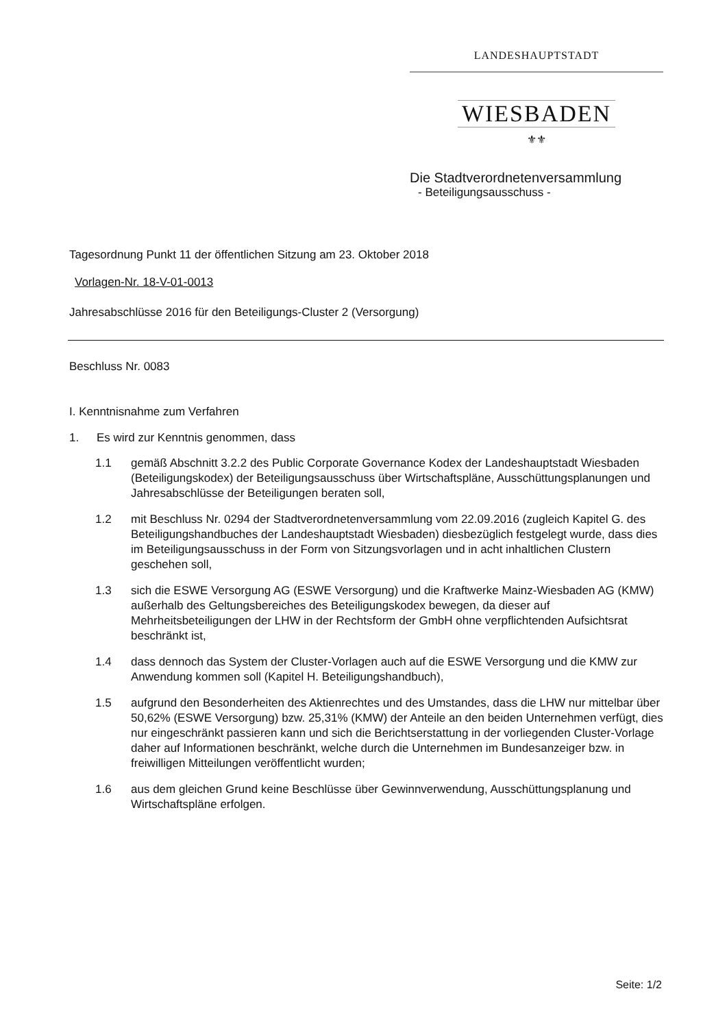LANDESHAUPTSTADT
WIESBADEN
⚜⚜
Die Stadtverordnetenversammlung
- Beteiligungsausschuss -
Tagesordnung Punkt 11 der öffentlichen Sitzung am 23. Oktober 2018
Vorlagen-Nr. 18-V-01-0013
Jahresabschlüsse 2016 für den Beteiligungs-Cluster 2 (Versorgung)
Beschluss Nr. 0083
I. Kenntnisnahme zum Verfahren
1. Es wird zur Kenntnis genommen, dass
1.1 gemäß Abschnitt 3.2.2 des Public Corporate Governance Kodex der Landeshauptstadt Wiesbaden (Beteiligungskodex) der Beteiligungsausschuss über Wirtschaftspläne, Ausschüttungsplanungen und Jahresabschlüsse der Beteiligungen beraten soll,
1.2 mit Beschluss Nr. 0294 der Stadtverordnetenversammlung vom 22.09.2016 (zugleich Kapitel G. des Beteiligungshandbuches der Landeshauptstadt Wiesbaden) diesbezüglich festgelegt wurde, dass dies im Beteiligungsausschuss in der Form von Sitzungsvorlagen und in acht inhaltlichen Clustern geschehen soll,
1.3 sich die ESWE Versorgung AG (ESWE Versorgung) und die Kraftwerke Mainz-Wiesbaden AG (KMW) außerhalb des Geltungsbereiches des Beteiligungskodex bewegen, da dieser auf Mehrheitsbeteiligungen der LHW in der Rechtsform der GmbH ohne verpflichtenden Aufsichtsrat beschränkt ist,
1.4 dass dennoch das System der Cluster-Vorlagen auch auf die ESWE Versorgung und die KMW zur Anwendung kommen soll (Kapitel H. Beteiligungshandbuch),
1.5 aufgrund den Besonderheiten des Aktienrechtes und des Umstandes, dass die LHW nur mittelbar über 50,62% (ESWE Versorgung) bzw. 25,31% (KMW) der Anteile an den beiden Unternehmen verfügt, dies nur eingeschränkt passieren kann und sich die Berichtserstattung in der vorliegenden Cluster-Vorlage daher auf Informationen beschränkt, welche durch die Unternehmen im Bundesanzeiger bzw. in freiwilligen Mitteilungen veröffentlicht wurden;
1.6 aus dem gleichen Grund keine Beschlüsse über Gewinnverwendung, Ausschüttungsplanung und Wirtschaftspläne erfolgen.
Seite: 1/2